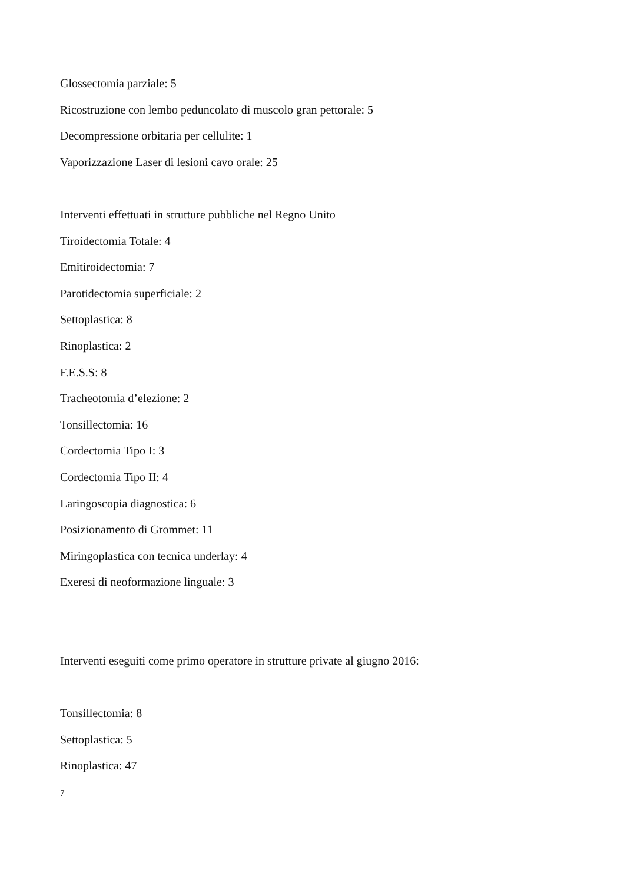Glossectomia parziale: 5
Ricostruzione con lembo peduncolato di muscolo gran pettorale: 5
Decompressione orbitaria per cellulite: 1
Vaporizzazione Laser di lesioni cavo orale: 25
Interventi effettuati in strutture pubbliche nel Regno Unito
Tiroidectomia Totale: 4
Emitiroidectomia: 7
Parotidectomia superficiale: 2
Settoplastica: 8
Rinoplastica: 2
F.E.S.S: 8
Tracheotomia d’elezione: 2
Tonsillectomia: 16
Cordectomia Tipo I: 3
Cordectomia Tipo II: 4
Laringoscopia diagnostica: 6
Posizionamento di Grommet: 11
Miringoplastica con tecnica underlay: 4
Exeresi di neoformazione linguale: 3
Interventi eseguiti come primo operatore in strutture private al giugno 2016:
Tonsillectomia: 8
Settoplastica: 5
Rinoplastica: 47
7